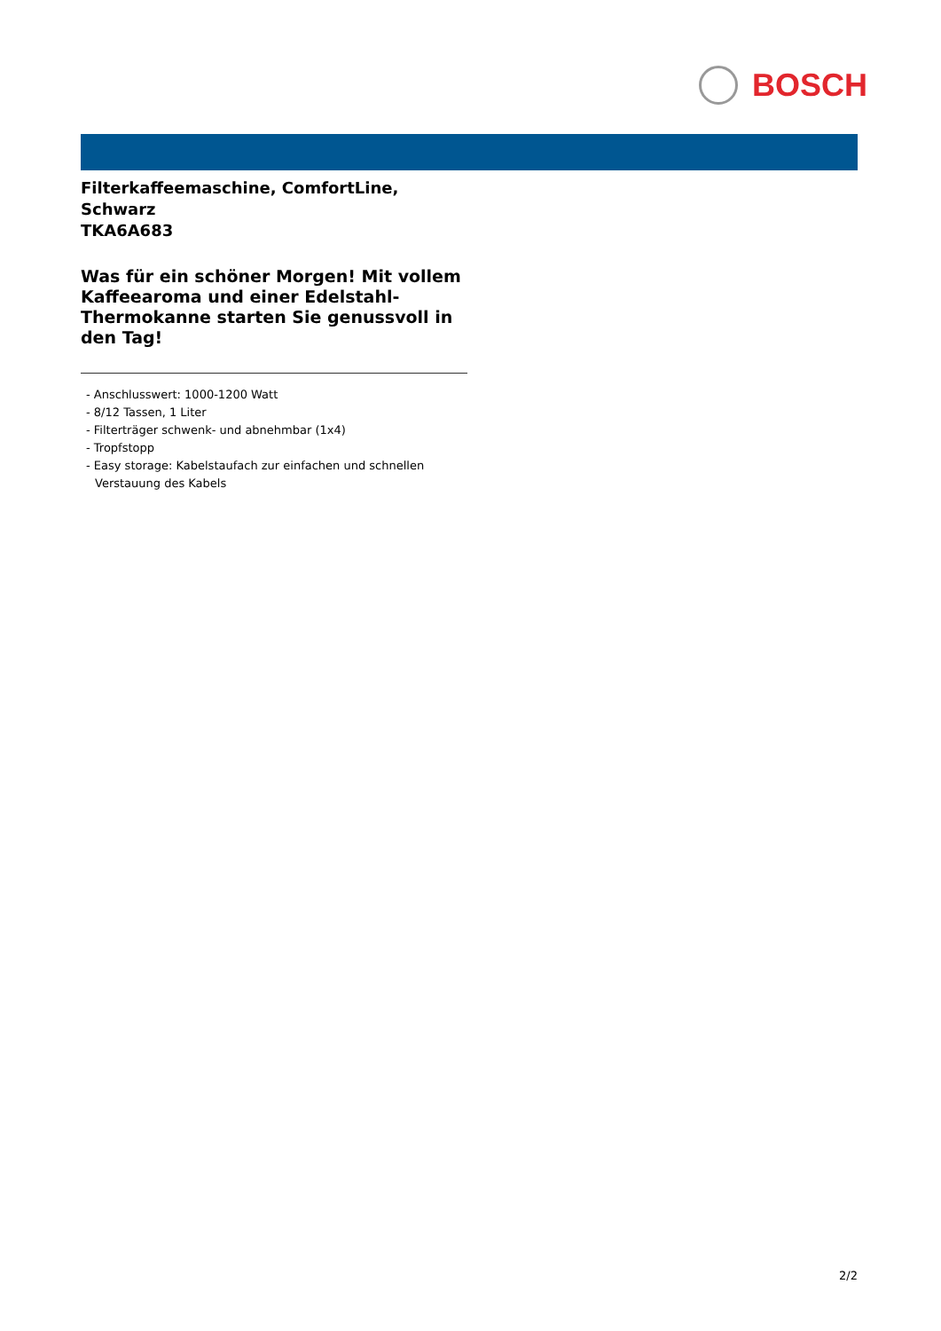BOSCH
Filterkaffeemaschine, ComfortLine, Schwarz
TKA6A683
Was für ein schöner Morgen! Mit vollem Kaffeearoma und einer Edelstahl-Thermokanne starten Sie genussvoll in den Tag!
- Anschlusswert: 1000-1200 Watt
- 8/12 Tassen, 1 Liter
- Filterträger schwenk- und abnehmbar (1x4)
- Tropfstopp
- Easy storage: Kabelstaufach zur einfachen und schnellen Verstauung des Kabels
2/2